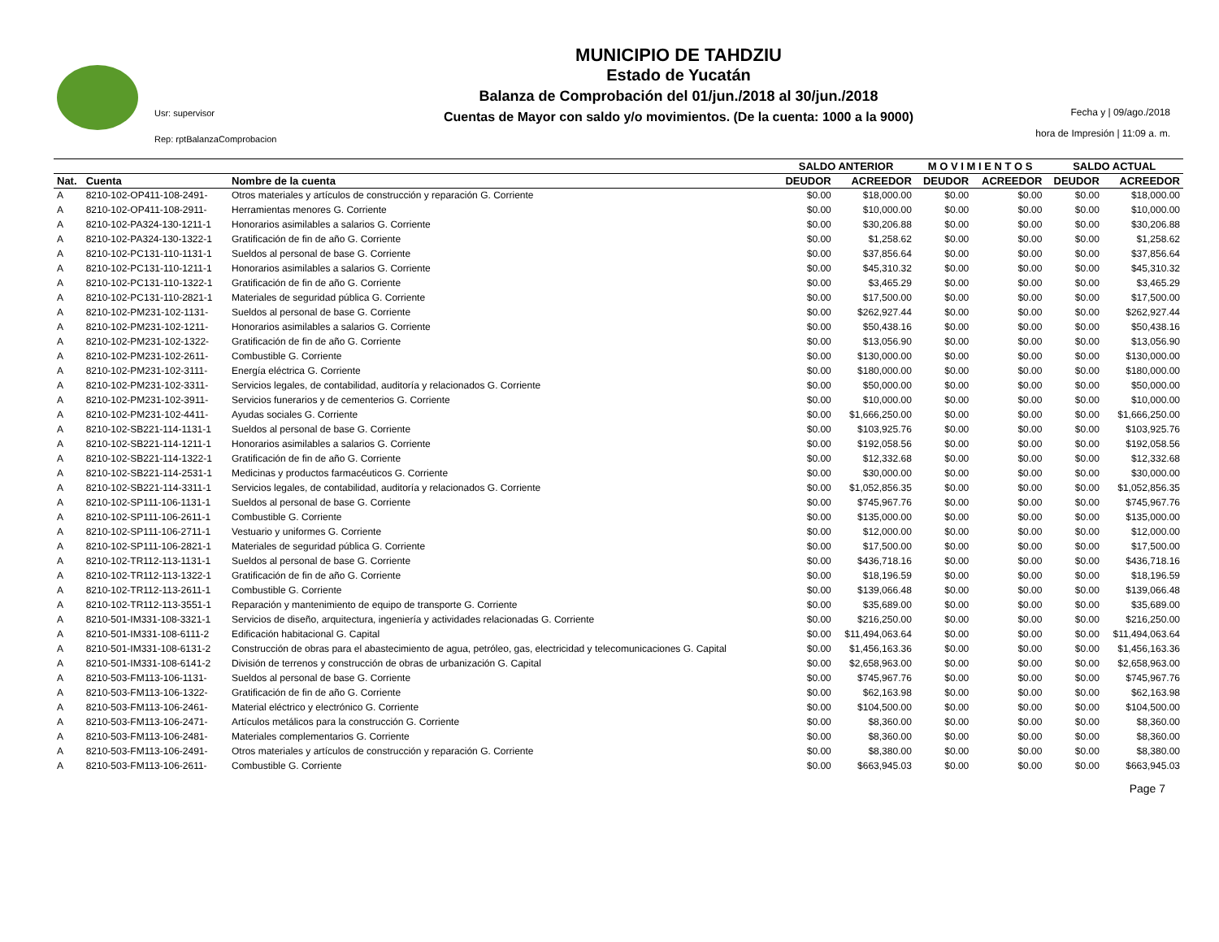Usr: supervisor
Rep: rptBalanzaComprobacion
MUNICIPIO DE TAHDZIU
Estado de Yucatán
Balanza de Comprobación del 01/jun./2018 al 30/jun./2018
Cuentas de Mayor con saldo y/o movimientos. (De la cuenta: 1000 a la 9000)
Fecha y | 09/ago./2018
hora de Impresión | 11:09 a. m.
| | | | SALDO ANTERIOR | | M O V I M I E N T O S | | SALDO ACTUAL | |
| --- | --- | --- | --- | --- | --- | --- | --- | --- |
| Nat. | Cuenta | Nombre de la cuenta | DEUDOR | ACREEDOR | DEUDOR | ACREEDOR | DEUDOR | ACREEDOR |
| A | 8210-102-OP411-108-2491- | Otros materiales y artículos de construcción y reparación G. Corriente | $0.00 | $18,000.00 | $0.00 | $0.00 | $0.00 | $18,000.00 |
| A | 8210-102-OP411-108-2911- | Herramientas menores G. Corriente | $0.00 | $10,000.00 | $0.00 | $0.00 | $0.00 | $10,000.00 |
| A | 8210-102-PA324-130-1211-1 | Honorarios asimilables a salarios G. Corriente | $0.00 | $30,206.88 | $0.00 | $0.00 | $0.00 | $30,206.88 |
| A | 8210-102-PA324-130-1322-1 | Gratificación de fin de año G. Corriente | $0.00 | $1,258.62 | $0.00 | $0.00 | $0.00 | $1,258.62 |
| A | 8210-102-PC131-110-1131-1 | Sueldos al personal de base G. Corriente | $0.00 | $37,856.64 | $0.00 | $0.00 | $0.00 | $37,856.64 |
| A | 8210-102-PC131-110-1211-1 | Honorarios asimilables a salarios G. Corriente | $0.00 | $45,310.32 | $0.00 | $0.00 | $0.00 | $45,310.32 |
| A | 8210-102-PC131-110-1322-1 | Gratificación de fin de año G. Corriente | $0.00 | $3,465.29 | $0.00 | $0.00 | $0.00 | $3,465.29 |
| A | 8210-102-PC131-110-2821-1 | Materiales de seguridad pública G. Corriente | $0.00 | $17,500.00 | $0.00 | $0.00 | $0.00 | $17,500.00 |
| A | 8210-102-PM231-102-1131- | Sueldos al personal de base G. Corriente | $0.00 | $262,927.44 | $0.00 | $0.00 | $0.00 | $262,927.44 |
| A | 8210-102-PM231-102-1211- | Honorarios asimilables a salarios G. Corriente | $0.00 | $50,438.16 | $0.00 | $0.00 | $0.00 | $50,438.16 |
| A | 8210-102-PM231-102-1322- | Gratificación de fin de año G. Corriente | $0.00 | $13,056.90 | $0.00 | $0.00 | $0.00 | $13,056.90 |
| A | 8210-102-PM231-102-2611- | Combustible G. Corriente | $0.00 | $130,000.00 | $0.00 | $0.00 | $0.00 | $130,000.00 |
| A | 8210-102-PM231-102-3111- | Energía eléctrica G. Corriente | $0.00 | $180,000.00 | $0.00 | $0.00 | $0.00 | $180,000.00 |
| A | 8210-102-PM231-102-3311- | Servicios legales, de contabilidad, auditoría y relacionados G. Corriente | $0.00 | $50,000.00 | $0.00 | $0.00 | $0.00 | $50,000.00 |
| A | 8210-102-PM231-102-3911- | Servicios funerarios y de cementerios G. Corriente | $0.00 | $10,000.00 | $0.00 | $0.00 | $0.00 | $10,000.00 |
| A | 8210-102-PM231-102-4411- | Ayudas sociales G. Corriente | $0.00 | $1,666,250.00 | $0.00 | $0.00 | $0.00 | $1,666,250.00 |
| A | 8210-102-SB221-114-1131-1 | Sueldos al personal de base G. Corriente | $0.00 | $103,925.76 | $0.00 | $0.00 | $0.00 | $103,925.76 |
| A | 8210-102-SB221-114-1211-1 | Honorarios asimilables a salarios G. Corriente | $0.00 | $192,058.56 | $0.00 | $0.00 | $0.00 | $192,058.56 |
| A | 8210-102-SB221-114-1322-1 | Gratificación de fin de año G. Corriente | $0.00 | $12,332.68 | $0.00 | $0.00 | $0.00 | $12,332.68 |
| A | 8210-102-SB221-114-2531-1 | Medicinas y productos farmacéuticos G. Corriente | $0.00 | $30,000.00 | $0.00 | $0.00 | $0.00 | $30,000.00 |
| A | 8210-102-SB221-114-3311-1 | Servicios legales, de contabilidad, auditoría y relacionados G. Corriente | $0.00 | $1,052,856.35 | $0.00 | $0.00 | $0.00 | $1,052,856.35 |
| A | 8210-102-SP111-106-1131-1 | Sueldos al personal de base G. Corriente | $0.00 | $745,967.76 | $0.00 | $0.00 | $0.00 | $745,967.76 |
| A | 8210-102-SP111-106-2611-1 | Combustible G. Corriente | $0.00 | $135,000.00 | $0.00 | $0.00 | $0.00 | $135,000.00 |
| A | 8210-102-SP111-106-2711-1 | Vestuario y uniformes G. Corriente | $0.00 | $12,000.00 | $0.00 | $0.00 | $0.00 | $12,000.00 |
| A | 8210-102-SP111-106-2821-1 | Materiales de seguridad pública G. Corriente | $0.00 | $17,500.00 | $0.00 | $0.00 | $0.00 | $17,500.00 |
| A | 8210-102-TR112-113-1131-1 | Sueldos al personal de base G. Corriente | $0.00 | $436,718.16 | $0.00 | $0.00 | $0.00 | $436,718.16 |
| A | 8210-102-TR112-113-1322-1 | Gratificación de fin de año G. Corriente | $0.00 | $18,196.59 | $0.00 | $0.00 | $0.00 | $18,196.59 |
| A | 8210-102-TR112-113-2611-1 | Combustible G. Corriente | $0.00 | $139,066.48 | $0.00 | $0.00 | $0.00 | $139,066.48 |
| A | 8210-102-TR112-113-3551-1 | Reparación y mantenimiento de equipo de transporte G. Corriente | $0.00 | $35,689.00 | $0.00 | $0.00 | $0.00 | $35,689.00 |
| A | 8210-501-IM331-108-3321-1 | Servicios de diseño, arquitectura, ingeniería y actividades relacionadas G. Corriente | $0.00 | $216,250.00 | $0.00 | $0.00 | $0.00 | $216,250.00 |
| A | 8210-501-IM331-108-6111-2 | Edificación habitacional G. Capital | $0.00 | $11,494,063.64 | $0.00 | $0.00 | $0.00 | $11,494,063.64 |
| A | 8210-501-IM331-108-6131-2 | Construcción de obras para el abastecimiento de agua, petróleo, gas, electricidad y telecomunicaciones G. Capital | $0.00 | $1,456,163.36 | $0.00 | $0.00 | $0.00 | $1,456,163.36 |
| A | 8210-501-IM331-108-6141-2 | División de terrenos y construcción de obras de urbanización G. Capital | $0.00 | $2,658,963.00 | $0.00 | $0.00 | $0.00 | $2,658,963.00 |
| A | 8210-503-FM113-106-1131- | Sueldos al personal de base G. Corriente | $0.00 | $745,967.76 | $0.00 | $0.00 | $0.00 | $745,967.76 |
| A | 8210-503-FM113-106-1322- | Gratificación de fin de año G. Corriente | $0.00 | $62,163.98 | $0.00 | $0.00 | $0.00 | $62,163.98 |
| A | 8210-503-FM113-106-2461- | Material eléctrico y electrónico G. Corriente | $0.00 | $104,500.00 | $0.00 | $0.00 | $0.00 | $104,500.00 |
| A | 8210-503-FM113-106-2471- | Artículos metálicos para la construcción G. Corriente | $0.00 | $8,360.00 | $0.00 | $0.00 | $0.00 | $8,360.00 |
| A | 8210-503-FM113-106-2481- | Materiales complementarios G. Corriente | $0.00 | $8,360.00 | $0.00 | $0.00 | $0.00 | $8,360.00 |
| A | 8210-503-FM113-106-2491- | Otros materiales y artículos de construcción y reparación G. Corriente | $0.00 | $8,380.00 | $0.00 | $0.00 | $0.00 | $8,380.00 |
| A | 8210-503-FM113-106-2611- | Combustible G. Corriente | $0.00 | $663,945.03 | $0.00 | $0.00 | $0.00 | $663,945.03 |
Page 7